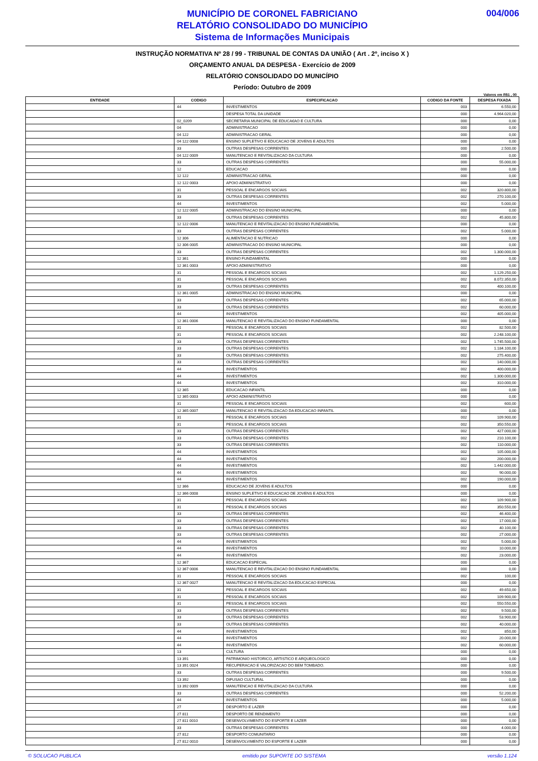MUNICÍPIO DE CORONEL FABRICIANO
RELATÓRIO CONSOLIDADO DO MUNICÍPIO
Sistema de Informações Municipais
004/006
INSTRUÇÃO NORMATIVA Nº 28 / 99 - TRIBUNAL DE CONTAS DA UNIÃO ( Art . 2º, inciso X )
ORÇAMENTO ANUAL DA DESPESA - Exercício de 2009
RELATÓRIO CONSOLIDADO DO MUNICÍPIO
Período: Outubro de 2009
Valores em R$1 , 00
| ENTIDADE | CODIGO | ESPECIFICACAO | CODIGO DA FONTE | DESPESA FIXADA |
| --- | --- | --- | --- | --- |
| | 44 | INVESTIMENTOS | 003 | 6.550,00 |
| | | DESPESA TOTAL DA UNIDADE | 000 | 4.964.020,00 |
| | 02_0209 | SECRETARIA MUNICIPAL DE EDUCA€AO E CULTURA | 000 | 0,00 |
| | 04 | ADMINISTRACAO | 000 | 0,00 |
| | 04 122 | ADMINISTRACAO GERAL | 000 | 0,00 |
| | 04 122 0008 | ENSINO SUPLETIVO E EDUCACAO DE JOVENS E ADULTOS | 000 | 0,00 |
| | 33 | OUTRAS DESPESAS CORRENTES | 000 | 2.500,00 |
| | 04 122 0009 | MANUTENCAO E REVITALIZACAO DA CULTURA | 000 | 0,00 |
| | 33 | OUTRAS DESPESAS CORRENTES | 000 | 55.000,00 |
| | 12 | EDUCACAO | 000 | 0,00 |
| | 12 122 | ADMINISTRACAO GERAL | 000 | 0,00 |
| | 12 122 0003 | APOIO ADMINISTRATIVO | 000 | 0,00 |
| | 31 | PESSOAL E ENCARGOS SOCIAIS | 002 | 320.800,00 |
| | 33 | OUTRAS DESPESAS CORRENTES | 002 | 270.100,00 |
| | 44 | INVESTIMENTOS | 002 | 5.000,00 |
| | 12 122 0005 | ADMINISTRACAO DO ENSINO MUNICIPAL | 000 | 0,00 |
| | 33 | OUTRAS DESPESAS CORRENTES | 002 | 45.800,00 |
| | 12 122 0006 | MANUTENCAO E REVITALIZACAO DO ENSINO FUNDAMENTAL | 000 | 0,00 |
| | 33 | OUTRAS DESPESAS CORRENTES | 002 | 5.000,00 |
| | 12 306 | ALIMENTACAO E NUTRICAO | 000 | 0,00 |
| | 12 306 0005 | ADMINISTRACAO DO ENSINO MUNICIPAL | 000 | 0,00 |
| | 33 | OUTRAS DESPESAS CORRENTES | 002 | 1.300.000,00 |
| | 12 361 | ENSINO FUNDAMENTAL | 000 | 0,00 |
| | 12 361 0003 | APOIO ADMINISTRATIVO | 000 | 0,00 |
| | 31 | PESSOAL E ENCARGOS SOCIAIS | 002 | 1.129.250,00 |
| | 31 | PESSOAL E ENCARGOS SOCIAIS | 002 | 8.072.350,00 |
| | 33 | OUTRAS DESPESAS CORRENTES | 002 | 400.100,00 |
| | 12 361 0005 | ADMINISTRACAO DO ENSINO MUNICIPAL | 000 | 0,00 |
| | 33 | OUTRAS DESPESAS CORRENTES | 002 | 65.000,00 |
| | 33 | OUTRAS DESPESAS CORRENTES | 002 | 60.000,00 |
| | 44 | INVESTIMENTOS | 002 | 405.000,00 |
| | 12 361 0006 | MANUTENCAO E REVITALIZACAO DO ENSINO FUNDAMENTAL | 000 | 0,00 |
| | 31 | PESSOAL E ENCARGOS SOCIAIS | 002 | 82.500,00 |
| | 31 | PESSOAL E ENCARGOS SOCIAIS | 002 | 2.248.100,00 |
| | 33 | OUTRAS DESPESAS CORRENTES | 002 | 1.745.500,00 |
| | 33 | OUTRAS DESPESAS CORRENTES | 002 | 1.184.100,00 |
| | 33 | OUTRAS DESPESAS CORRENTES | 002 | 275.400,00 |
| | 33 | OUTRAS DESPESAS CORRENTES | 002 | 140.000,00 |
| | 44 | INVESTIMENTOS | 002 | 400.000,00 |
| | 44 | INVESTIMENTOS | 002 | 1.300.000,00 |
| | 44 | INVESTIMENTOS | 002 | 310.000,00 |
| | 12 365 | EDUCACAO INFANTIL | 000 | 0,00 |
| | 12 365 0003 | APOIO ADMINISTRATIVO | 000 | 0,00 |
| | 31 | PESSOAL E ENCARGOS SOCIAIS | 002 | 600,00 |
| | 12 365 0007 | MANUTENCAO E REVITALIZACAO DA EDUCACAO INFANTIL | 000 | 0,00 |
| | 31 | PESSOAL E ENCARGOS SOCIAIS | 002 | 109.900,00 |
| | 31 | PESSOAL E ENCARGOS SOCIAIS | 002 | 350.550,00 |
| | 33 | OUTRAS DESPESAS CORRENTES | 002 | 427.000,00 |
| | 33 | OUTRAS DESPESAS CORRENTES | 002 | 210.100,00 |
| | 33 | OUTRAS DESPESAS CORRENTES | 002 | 110.000,00 |
| | 44 | INVESTIMENTOS | 002 | 105.000,00 |
| | 44 | INVESTIMENTOS | 002 | 200.000,00 |
| | 44 | INVESTIMENTOS | 002 | 1.442.000,00 |
| | 44 | INVESTIMENTOS | 002 | 90.000,00 |
| | 44 | INVESTIMENTOS | 002 | 190.000,00 |
| | 12 366 | EDUCACAO DE JOVENS E ADULTOS | 000 | 0,00 |
| | 12 366 0008 | ENSINO SUPLETIVO E EDUCACAO DE JOVENS E ADULTOS | 000 | 0,00 |
| | 31 | PESSOAL E ENCARGOS SOCIAIS | 002 | 109.900,00 |
| | 31 | PESSOAL E ENCARGOS SOCIAIS | 002 | 350.550,00 |
| | 33 | OUTRAS DESPESAS CORRENTES | 002 | 46.400,00 |
| | 33 | OUTRAS DESPESAS CORRENTES | 002 | 17.000,00 |
| | 33 | OUTRAS DESPESAS CORRENTES | 002 | 40.100,00 |
| | 33 | OUTRAS DESPESAS CORRENTES | 002 | 27.000,00 |
| | 44 | INVESTIMENTOS | 002 | 5.000,00 |
| | 44 | INVESTIMENTOS | 002 | 10.000,00 |
| | 44 | INVESTIMENTOS | 002 | 23.000,00 |
| | 12 367 | EDUCACAO ESPECIAL | 000 | 0,00 |
| | 12 367 0006 | MANUTENCAO E REVITALIZACAO DO ENSINO FUNDAMENTAL | 000 | 0,00 |
| | 31 | PESSOAL E ENCARGOS SOCIAIS | 002 | 100,00 |
| | 12 367 0027 | MANUTENCAO E REVITALIZACAO DA EDUCACAO ESPECIAL | 000 | 0,00 |
| | 31 | PESSOAL E ENCARGOS SOCIAIS | 002 | 49.650,00 |
| | 31 | PESSOAL E ENCARGOS SOCIAIS | 002 | 109.900,00 |
| | 31 | PESSOAL E ENCARGOS SOCIAIS | 002 | 550.550,00 |
| | 33 | OUTRAS DESPESAS CORRENTES | 002 | 9.500,00 |
| | 33 | OUTRAS DESPESAS CORRENTES | 002 | 53.900,00 |
| | 33 | OUTRAS DESPESAS CORRENTES | 002 | 40.000,00 |
| | 44 | INVESTIMENTOS | 002 | 850,00 |
| | 44 | INVESTIMENTOS | 002 | 20.000,00 |
| | 44 | INVESTIMENTOS | 002 | 60.000,00 |
| | 13 | CULTURA | 000 | 0,00 |
| | 13 391 | PATRIMONIO HISTORICO, ARTISTICO E ARQUEOLOGICO | 000 | 0,00 |
| | 13 391 0024 | RECUPERACAO E VALORIZACAO DO BEM TOMBADO. | 000 | 0,00 |
| | 33 | OUTRAS DESPESAS CORRENTES | 000 | 9.500,00 |
| | 13 392 | DIFUSAO CULTURAL | 000 | 0,00 |
| | 13 392 0009 | MANUTENCAO E REVITALIZACAO DA CULTURA | 000 | 0,00 |
| | 33 | OUTRAS DESPESAS CORRENTES | 000 | 52.200,00 |
| | 44 | INVESTIMENTOS | 000 | 5.000,00 |
| | 27 | DESPORTO E LAZER | 000 | 0,00 |
| | 27 811 | DESPORTO DE RENDIMENTO | 000 | 0,00 |
| | 27 811 0010 | DESENVOLVIMENTO DO ESPORTE E LAZER | 000 | 0,00 |
| | 33 | OUTRAS DESPESAS CORRENTES | 000 | 4.000,00 |
| | 27 812 | DESPORTO COMUNITARIO | 000 | 0,00 |
| | 27 812 0010 | DESENVOLVIMENTO DO ESPORTE E LAZER | 000 | 0,00 |
© SOLUCAO PUBLICA emitido por SUPORTE DO SISTEMA versão 1.124